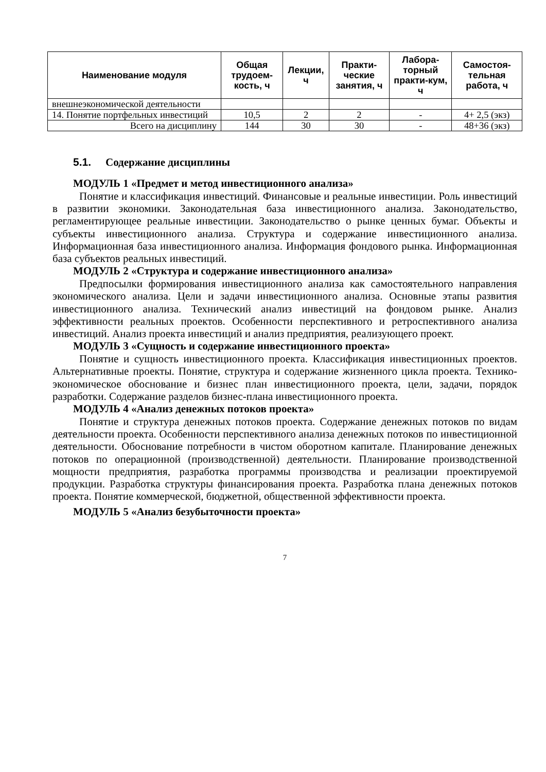| Наименование модуля | Общая трудоем-кость, ч | Лекции, ч | Практи-ческие занятия, ч | Лабора-торный практи-кум, ч | Самостоя-тельная работа, ч |
| --- | --- | --- | --- | --- | --- |
| внешнеэкономической деятельности | | | | | |
| 14. Понятие портфельных инвестиций | 10,5 | 2 | 2 | - | 4+ 2,5 (экз) |
| Всего на дисциплину | 144 | 30 | 30 | - | 48+36 (экз) |
5.1. Содержание дисциплины
МОДУЛЬ 1 «Предмет и метод инвестиционного анализа»
Понятие и классификация инвестиций. Финансовые и реальные инвестиции. Роль инвестиций в развитии экономики. Законодательная база инвестиционного анализа. Законодательство, регламентирующее реальные инвестиции. Законодательство о рынке ценных бумаг. Объекты и субъекты инвестиционного анализа. Структура и содержание инвестиционного анализа. Информационная база инвестиционного анализа. Информация фондового рынка. Информационная база субъектов реальных инвестиций.
МОДУЛЬ 2 «Структура и содержание инвестиционного анализа»
Предпосылки формирования инвестиционного анализа как самостоятельного направления экономического анализа. Цели и задачи инвестиционного анализа. Основные этапы развития инвестиционного анализа. Технический анализ инвестиций на фондовом рынке. Анализ эффективности реальных проектов. Особенности перспективного и ретроспективного анализа инвестиций. Анализ проекта инвестиций и анализ предприятия, реализующего проект.
МОДУЛЬ 3 «Сущность и содержание инвестиционного проекта»
Понятие и сущность инвестиционного проекта. Классификация инвестиционных проектов. Альтернативные проекты. Понятие, структура и содержание жизненного цикла проекта. Технико-экономическое обоснование и бизнес план инвестиционного проекта, цели, задачи, порядок разработки. Содержание разделов бизнес-плана инвестиционного проекта.
МОДУЛЬ 4 «Анализ денежных потоков проекта»
Понятие и структура денежных потоков проекта. Содержание денежных потоков по видам деятельности проекта. Особенности перспективного анализа денежных потоков по инвестиционной деятельности. Обоснование потребности в чистом оборотном капитале. Планирование денежных потоков по операционной (производственной) деятельности. Планирование производственной мощности предприятия, разработка программы производства и реализации проектируемой продукции. Разработка структуры финансирования проекта. Разработка плана денежных потоков проекта. Понятие коммерческой, бюджетной, общественной эффективности проекта.
МОДУЛЬ 5 «Анализ безубыточности проекта»
7